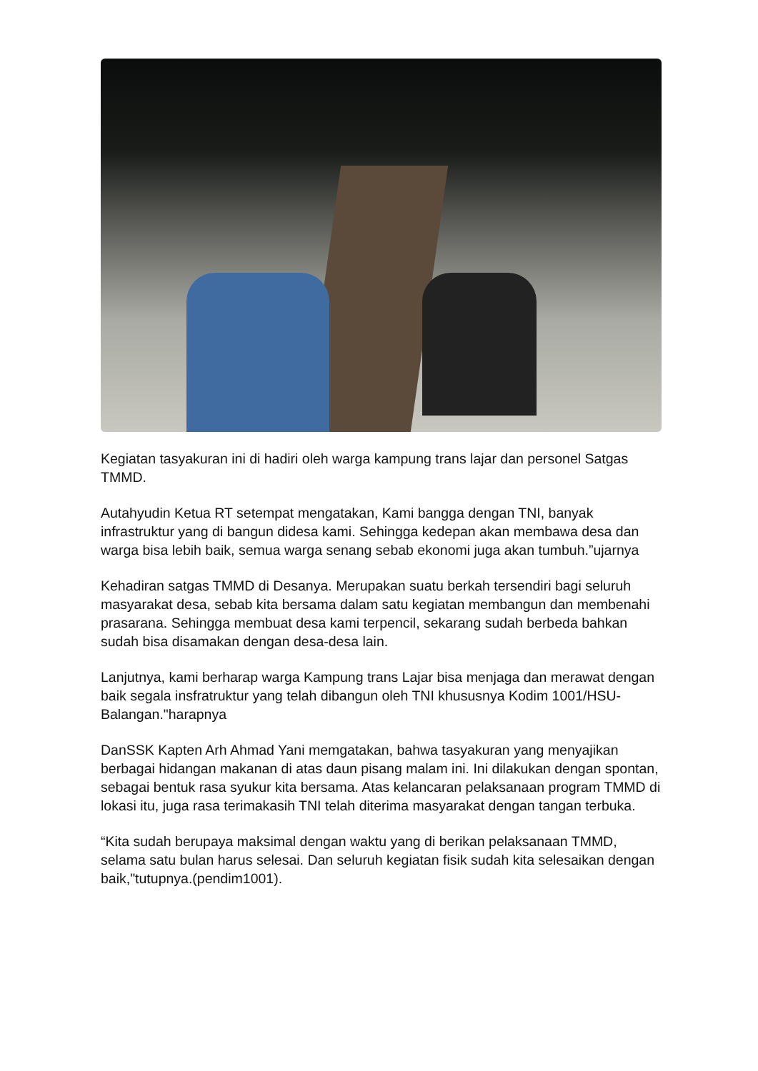Kegiatan tasyakuran ini di hadiri oleh warga kampung trans lajar dan personel Satgas TMMD.
Autahyudin Ketua RT setempat mengatakan, Kami bangga dengan TNI, banyak infrastruktur yang di bangun didesa kami. Sehingga kedepan akan membawa desa dan warga bisa lebih baik, semua warga senang sebab ekonomi juga akan tumbuh.”ujarnya
Kehadiran satgas TMMD di Desanya. Merupakan suatu berkah tersendiri bagi seluruh masyarakat desa, sebab kita bersama dalam satu kegiatan membangun dan membenahi prasarana. Sehingga membuat desa kami terpencil, sekarang sudah berbeda bahkan sudah bisa disamakan dengan desa-desa lain.
Lanjutnya, kami berharap warga Kampung trans Lajar bisa menjaga dan merawat dengan baik segala insfratruktur yang telah dibangun oleh TNI khususnya Kodim 1001/HSU-Balangan."harapnya
DanSSK Kapten Arh Ahmad Yani memgatakan, bahwa tasyakuran yang menyajikan berbagai hidangan makanan di atas daun pisang malam ini. Ini dilakukan dengan spontan, sebagai bentuk rasa syukur kita bersama. Atas kelancaran pelaksanaan program TMMD di lokasi itu, juga rasa terimakasih TNI telah diterima masyarakat dengan tangan terbuka.
“Kita sudah berupaya maksimal dengan waktu yang di berikan pelaksanaan TMMD, selama satu bulan harus selesai. Dan seluruh kegiatan fisik sudah kita selesaikan dengan baik,"tutupnya.(pendim1001).